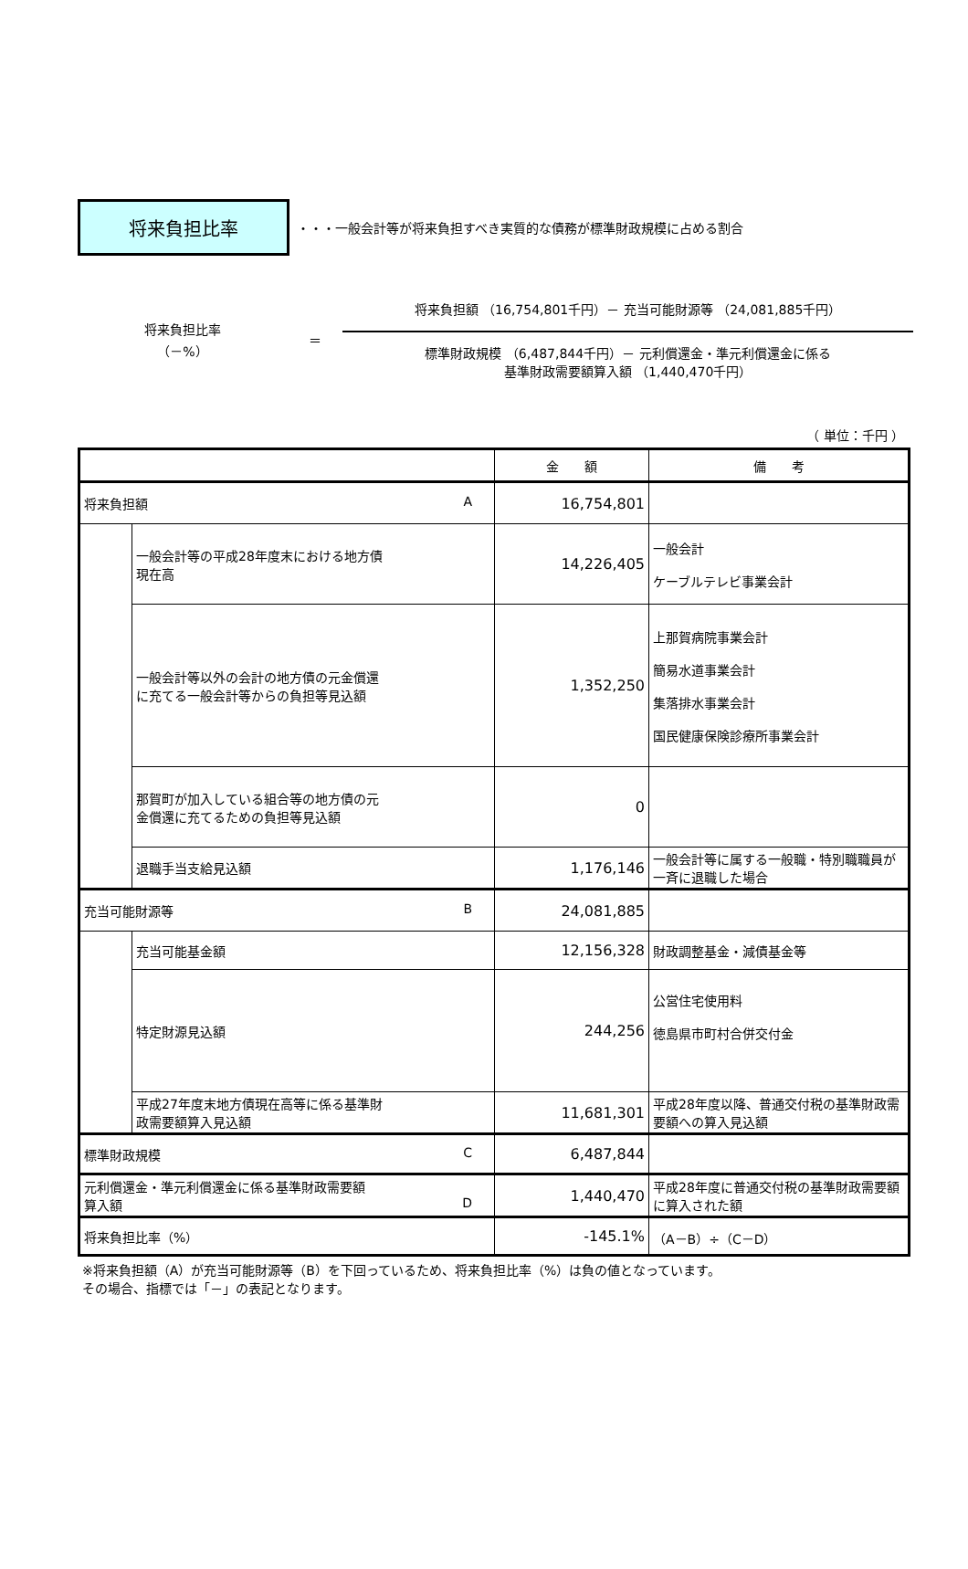将来負担比率
・・・一般会計等が将来負担すべき実質的な債務が標準財政規模に占める割合
将来負担比率
（－%）
＝
将来負担額 （16,754,801千円）－ 充当可能財源等 （24,081,885千円）
標準財政規模 （6,487,844千円）－ 元利償還金・準元利償還金に係る
基準財政需要額算入額 （1,440,470千円）
（ 単位：千円 ）
| | | 金 額 | 備 考 |
| --- | --- | --- | --- |
| 将来負担額 A | | 16,754,801 | |
| | 一般会計等の平成28年度末における地方債 現在高 | 14,226,405 | 一般会計 ケーブルテレビ事業会計 |
| | 一般会計等以外の会計の地方債の元金償還 に充てる一般会計等からの負担等見込額 | 1,352,250 | 上那賀病院事業会計 簡易水道事業会計 集落排水事業会計 国民健康保険診療所事業会計 |
| | 那賀町が加入している組合等の地方債の元 金償還に充てるための負担等見込額 | 0 | |
| | 退職手当支給見込額 | 1,176,146 | 一般会計等に属する一般職・特別職職員が一斉に退職した場合 |
| 充当可能財源等 B | | 24,081,885 | |
| | 充当可能基金額 | 12,156,328 | 財政調整基金・減債基金等 |
| | 特定財源見込額 | 244,256 | 公営住宅使用料 徳島県市町村合併交付金 |
| | 平成27年度末地方債現在高等に係る基準財 政需要額算入見込額 | 11,681,301 | 平成28年度以降、普通交付税の基準財政需要額への算入見込額 |
| 標準財政規模 C | | 6,487,844 | |
| 元利償還金・準元利償還金に係る基準財政需要額 算入額 D | | 1,440,470 | 平成28年度に普通交付税の基準財政需要額に算入された額 |
| 将来負担比率（%） | | -145.1% | （A－B）÷（C－D） |
※将来負担額（A）が充当可能財源等（B）を下回っているため、将来負担比率（%）は負の値となっています。
その場合、指標では「－」の表記となります。